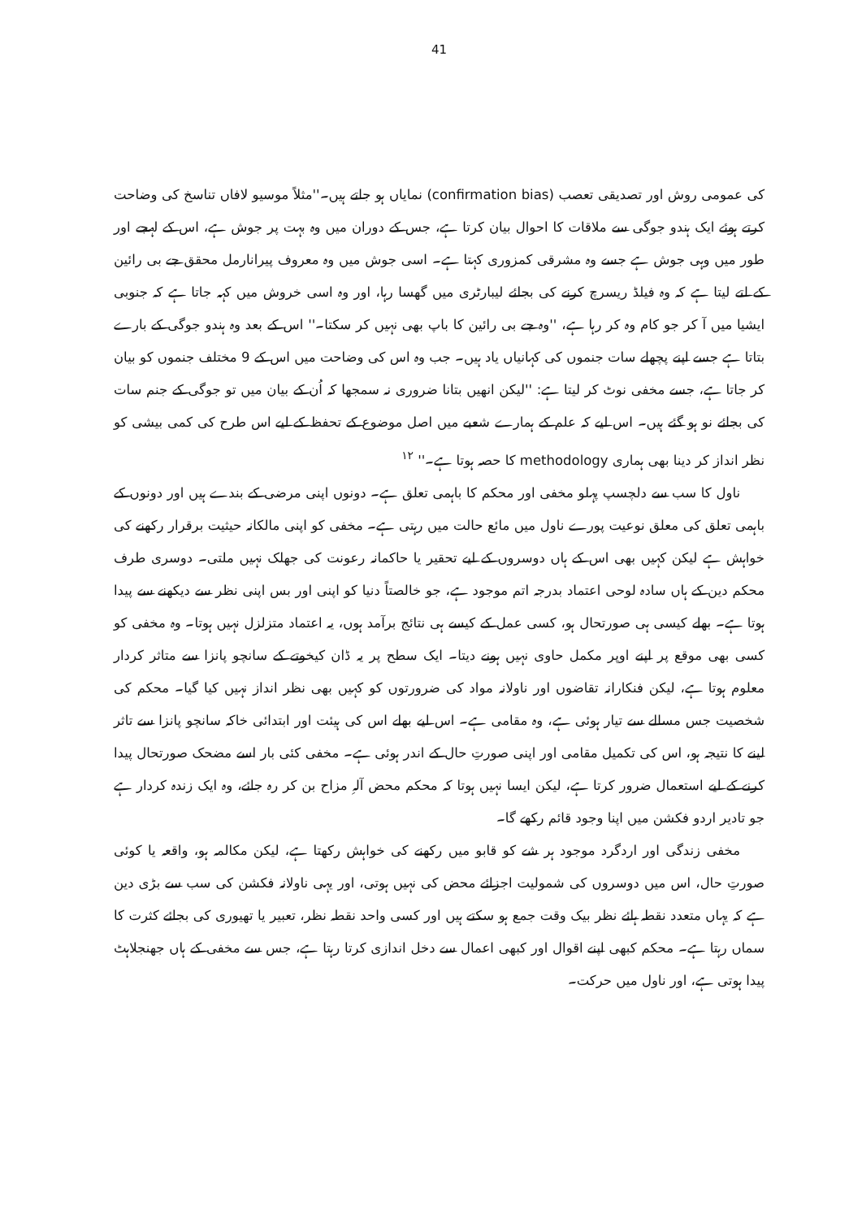41
کی عمومی روش اور تصدیقی تعصب (confirmation bias) نمایاں ہو جاتے ہیں۔''مثلاً موسیو لافاں تناسخ کی وضاحت کرتے ہوئے ایک ہندو جوگی سے ملاقات کا احوال بیان کرتا ہے، جس کے دوران میں وہ بہت پر جوش ہے، اس کے لہجے اور طور میں وہی جوش ہے جسے وہ مشرقی کمزوری کہتا ہے۔ اسی جوش میں وہ معروف پیرانارمل محقق جے بی رائین کے لتے لیتا ہے کہ وہ فیلڈ ریسرچ کرنے کی بجائے لیبارٹری میں گھسا رہا، اور وہ اسی خروش میں کہہ جاتا ہے کہ جنوبی ایشیا میں آ کر جو کام وہ کر رہا ہے، ''وہ جے بی رائین کا باپ بھی نہیں کر سکتا۔'' اس کے بعد وہ ہندو جوگی کے بارے بتاتا ہے جسے اپنے پچھلے سات جنموں کی کہانیاں یاد ہیں۔ جب وہ اس کی وضاحت میں اس کے 9 مختلف جنموں کو بیان کر جاتا ہے، جسے مخفی نوٹ کر لیتا ہے: ''لیکن انھیں بتانا ضروری نہ سمجھا کہ اُن کے بیان میں تو جوگی کے جنم سات کی بجائے نو ہو گئے ہیں۔ اس لیے کہ علم کے ہمارے شعبے میں اصل موضوع کے تحفظ کے لیے اس طرح کی کمی بیشی کو نظر انداز کر دینا بھی ہماری methodology کا حصہ ہوتا ہے۔'' <sup>۱۲</sup>
ناول کا سب سے دلچسپ پہلو مخفی اور محکم کا باہمی تعلق ہے۔ دونوں اپنی مرضی کے بندے ہیں اور دونوں کے باہمی تعلق کی معلق نوعیت پورے ناول میں مائع حالت میں رہتی ہے۔ مخفی کو اپنی مالکانہ حیثیت برقرار رکھنے کی خواہش ہے لیکن کہیں بھی اس کے ہاں دوسروں کے لیے تحقیر یا حاکمانہ رعونت کی جھلک نہیں ملتی۔ دوسری طرف محکم دین کے ہاں سادہ لوحی اعتماد بدرجہ اتم موجود ہے، جو خالصتاً دنیا کو اپنی اور بس اپنی نظر سے دیکھنے سے پیدا ہوتا ہے۔ بھلے کیسی ہی صورتحال ہو، کسی عمل کے کیسے ہی نتائج برآمد ہوں، یہ اعتماد متزلزل نہیں ہوتا۔ وہ مخفی کو کسی بھی موقع پر اپنے اوپر مکمل حاوی نہیں ہونے دیتا۔ ایک سطح پر یہ ڈان کیخوتے کے سانچو پانزا سے متاثر کردار معلوم ہوتا ہے، لیکن فنکارانہ تقاضوں اور ناولانہ مواد کی ضرورتوں کو کہیں بھی نظر انداز نہیں کیا گیا۔ محکم کی شخصیت جس مسالے سے تیار ہوئی ہے، وہ مقامی ہے۔ اس لیے بھلے اس کی ہیئت اور ابتدائی خاکہ سانچو پانزا سے تاثر لینے کا نتیجہ ہو، اس کی تکمیل مقامی اور اپنی صورتِ حال کے اندر ہوئی ہے۔ مخفی کئی بار اسے مضحک صورتحال پیدا کرنے کے لیے استعمال ضرور کرتا ہے، لیکن ایسا نہیں ہوتا کہ محکم محض آلہِ مزاح بن کر رہ جائے، وہ ایک زندہ کردار ہے جو تادیر اردو فکشن میں اپنا وجود قائم رکھے گا۔
مخفی زندگی اور اردگرد موجود ہر شے کو قابو میں رکھنے کی خواہش رکھتا ہے، لیکن مکالمہ ہو، واقعہ یا کوئی صورتِ حال، اس میں دوسروں کی شمولیت اجزائے محض کی نہیں ہوتی، اور یہی ناولانہ فکشن کی سب سے بڑی دین ہے کہ یہاں متعدد نقطہ ہائے نظر بیک وقت جمع ہو سکتے ہیں اور کسی واحد نقطہ نظر، تعبیر یا تھیوری کی بجائے کثرت کا سماں رہتا ہے۔ محکم کبھی اپنے اقوال اور کبھی اعمال سے دخل اندازی کرتا رہتا ہے، جس سے مخفی کے ہاں جھنجلاہٹ پیدا ہوتی ہے، اور ناول میں حرکت۔